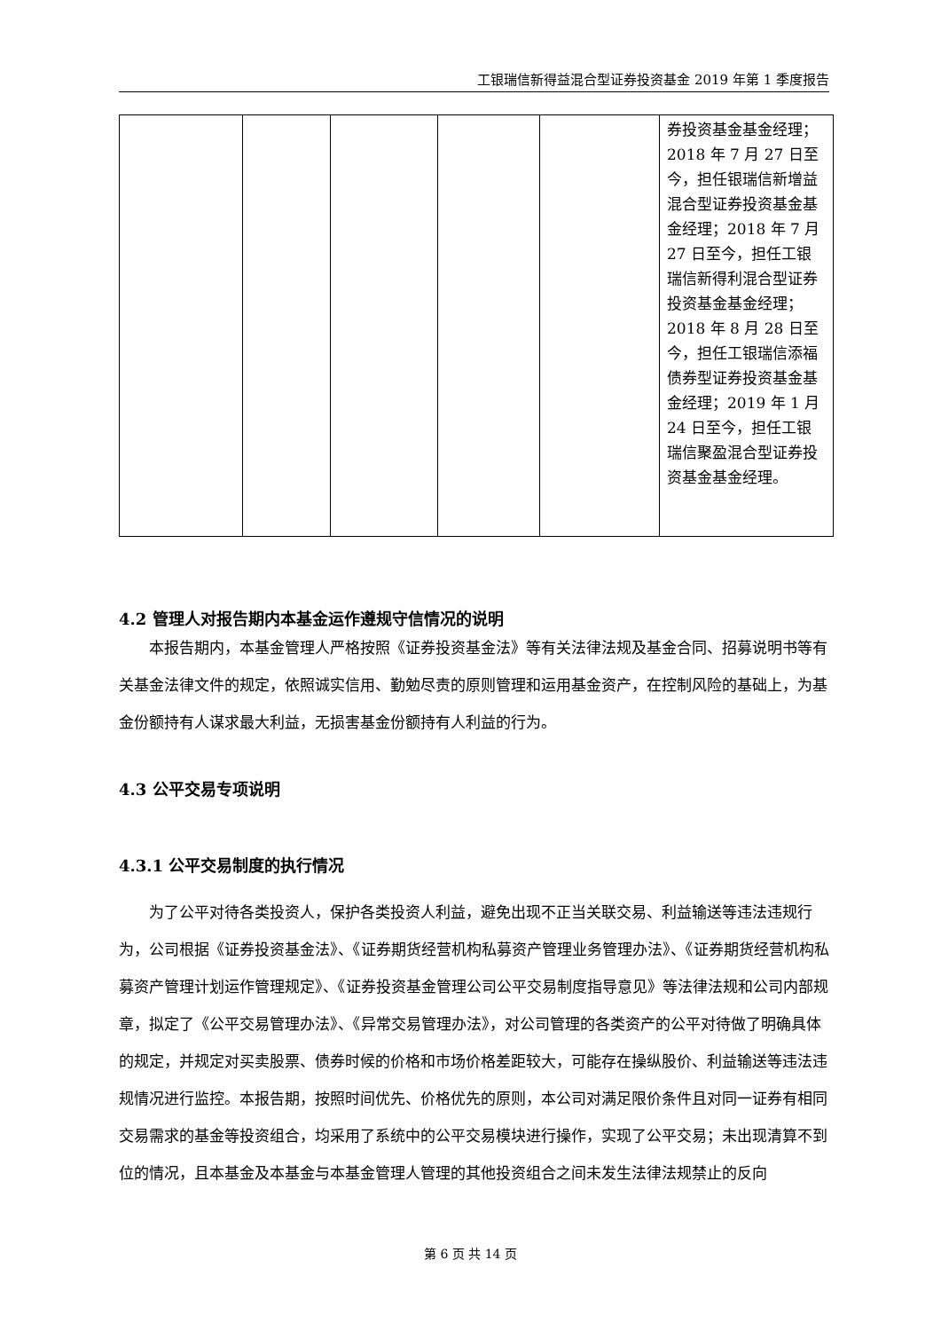工银瑞信新得益混合型证券投资基金 2019 年第 1 季度报告
| | | | | | 券投资基金基金经理；2018 年 7 月 27 日至今，担任银瑞信新增益混合型证券投资基金基金经理；2018 年 7 月 27 日至今，担任工银瑞信新得利混合型证券投资基金基金经理；2018 年 8 月 28 日至今，担任工银瑞信添福债券型证券投资基金基金经理；2019 年 1 月 24 日至今，担任工银瑞信聚盈混合型证券投资基金基金经理。 |
4.2 管理人对报告期内本基金运作遵规守信情况的说明
本报告期内，本基金管理人严格按照《证券投资基金法》等有关法律法规及基金合同、招募说明书等有关基金法律文件的规定，依照诚实信用、勤勉尽责的原则管理和运用基金资产，在控制风险的基础上，为基金份额持有人谋求最大利益，无损害基金份额持有人利益的行为。
4.3 公平交易专项说明
4.3.1 公平交易制度的执行情况
为了公平对待各类投资人，保护各类投资人利益，避免出现不正当关联交易、利益输送等违法违规行为，公司根据《证券投资基金法》、《证券期货经营机构私募资产管理业务管理办法》、《证券期货经营机构私募资产管理计划运作管理规定》、《证券投资基金管理公司公平交易制度指导意见》等法律法规和公司内部规章，拟定了《公平交易管理办法》、《异常交易管理办法》，对公司管理的各类资产的公平对待做了明确具体的规定，并规定对买卖股票、债券时候的价格和市场价格差距较大，可能存在操纵股价、利益输送等违法违规情况进行监控。本报告期，按照时间优先、价格优先的原则，本公司对满足限价条件且对同一证券有相同交易需求的基金等投资组合，均采用了系统中的公平交易模块进行操作，实现了公平交易；未出现清算不到位的情况，且本基金及本基金与本基金管理人管理的其他投资组合之间未发生法律法规禁止的反向
第 6 页 共 14 页